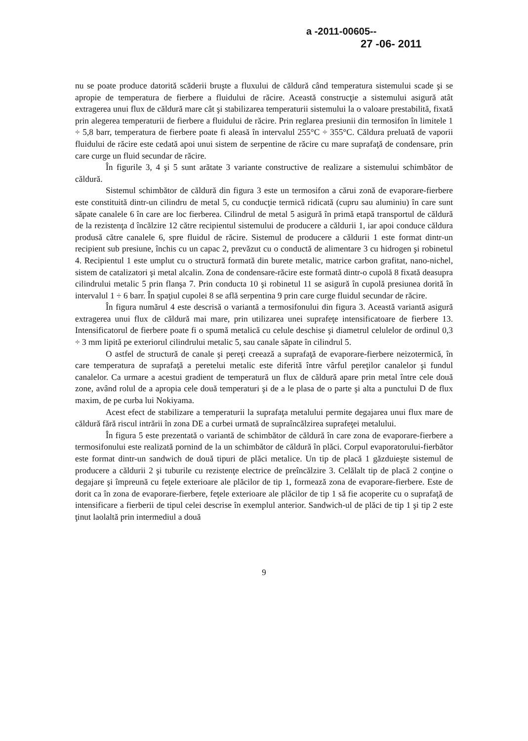a -2011-00605--
27 -06- 2011
nu se poate produce datorită scăderii bruşte a fluxului de căldură când temperatura sistemului scade şi se apropie de temperatura de fierbere a fluidului de răcire. Această construcţie a sistemului asigură atât extragerea unui flux de căldură mare cât şi stabilizarea temperaturii sistemului la o valoare prestabilită, fixată prin alegerea temperaturii de fierbere a fluidului de răcire. Prin reglarea presiunii din termosifon în limitele 1 ÷ 5,8 barr, temperatura de fierbere poate fi aleasă în intervalul 255°C ÷ 355°C. Căldura preluată de vaporii fluidului de răcire este cedată apoi unui sistem de serpentine de răcire cu mare suprafaţă de condensare, prin care curge un fluid secundar de răcire.
În figurile 3, 4 şi 5 sunt arătate 3 variante constructive de realizare a sistemului schimbător de căldură.
Sistemul schimbător de căldură din figura 3 este un termosifon a cărui zonă de evaporare-fierbere este constituită dintr-un cilindru de metal 5, cu conducţie termică ridicată (cupru sau aluminiu) în care sunt săpate canalele 6 în care are loc fierberea. Cilindrul de metal 5 asigură în primă etapă transportul de căldură de la rezistenţa d încălzire 12 către recipientul sistemului de producere a căldurii 1, iar apoi conduce căldura produsă către canalele 6, spre fluidul de răcire. Sistemul de producere a căldurii 1 este format dintr-un recipient sub presiune, închis cu un capac 2, prevăzut cu o conductă de alimentare 3 cu hidrogen şi robinetul 4. Recipientul 1 este umplut cu o structură formată din burete metalic, matrice carbon grafitat, nano-nichel, sistem de catalizatori şi metal alcalin. Zona de condensare-răcire este formată dintr-o cupolă 8 fixată deasupra cilindrului metalic 5 prin flanşa 7. Prin conducta 10 şi robinetul 11 se asigură în cupolă presiunea dorită în intervalul 1 ÷ 6 barr. În spaţiul cupolei 8 se află serpentina 9 prin care curge fluidul secundar de răcire.
În figura numărul 4 este descrisă o variantă a termosifonului din figura 3. Această variantă asigură extragerea unui flux de căldură mai mare, prin utilizarea unei suprafeţe intensificatoare de fierbere 13. Intensificatorul de fierbere poate fi o spumă metalică cu celule deschise şi diametrul celulelor de ordinul 0,3 ÷ 3 mm lipită pe exteriorul cilindrului metalic 5, sau canale săpate în cilindrul 5.
O astfel de structură de canale şi pereţi creează a suprafaţă de evaporare-fierbere neizotermică, în care temperatura de suprafaţă a peretelui metalic este diferită între vârful pereţilor canalelor şi fundul canalelor. Ca urmare a acestui gradient de temperatură un flux de căldură apare prin metal între cele două zone, având rolul de a apropia cele două temperaturi şi de a le plasa de o parte şi alta a punctului D de flux maxim, de pe curba lui Nokiyama.
Acest efect de stabilizare a temperaturii la suprafaţa metalului permite degajarea unui flux mare de căldură fără riscul intrării în zona DE a curbei urmată de supraîncălzirea suprafeţei metalului.
În figura 5 este prezentată o variantă de schimbător de căldură în care zona de evaporare-fierbere a termosifonului este realizată pornind de la un schimbător de căldură în plăci. Corpul evaporatorului-fierbător este format dintr-un sandwich de două tipuri de plăci metalice. Un tip de placă 1 găzduieşte sistemul de producere a căldurii 2 şi tuburile cu rezistenţe electrice de preîncălzire 3. Celălalt tip de placă 2 conţine o degajare şi împreună cu feţele exterioare ale plăcilor de tip 1, formează zona de evaporare-fierbere. Este de dorit ca în zona de evaporare-fierbere, feţele exterioare ale plăcilor de tip 1 să fie acoperite cu o suprafaţă de intensificare a fierberii de tipul celei descrise în exemplul anterior. Sandwich-ul de plăci de tip 1 şi tip 2 este ţinut laolaltă prin intermediul a două
9